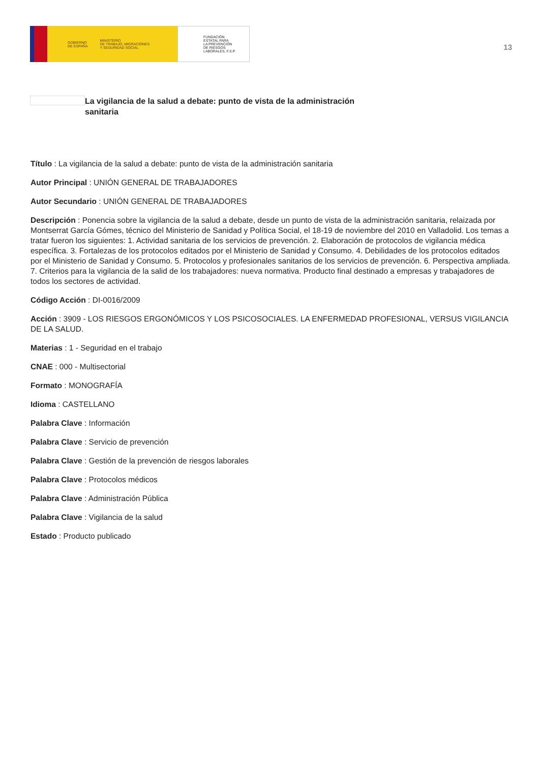GOBIERNO
DE ESPAÑA MINISTERIO
DE TRABAJO, MIGRACIONES
Y SEGURIDAD SOCIAL
FUNDACIÓN
ESTATAL PARA
LA PREVENCIÓN
DE RIESGOS
LABORALES, F.S.P.
13
La vigilancia de la salud a debate: punto de vista de la administración sanitaria
Título : La vigilancia de la salud a debate: punto de vista de la administración sanitaria
Autor Principal : UNIÓN GENERAL DE TRABAJADORES
Autor Secundario : UNIÓN GENERAL DE TRABAJADORES
Descripción : Ponencia sobre la vigilancia de la salud a debate, desde un punto de vista de la administración sanitaria, relaizada por Montserrat García Gómes, técnico del Ministerio de Sanidad y Política Social, el 18-19 de noviembre del 2010 en Valladolid. Los temas a tratar fueron los siguientes: 1. Actividad sanitaria de los servicios de prevención. 2. Elaboración de protocolos de vigilancia médica específica. 3. Fortalezas de los protocolos editados por el Ministerio de Sanidad y Consumo. 4. Debilidades de los protocolos editados por el Ministerio de Sanidad y Consumo. 5. Protocolos y profesionales sanitarios de los servicios de prevención. 6. Perspectiva ampliada. 7. Criterios para la vigilancia de la salid de los trabajadores: nueva normativa. Producto final destinado a empresas y trabajadores de todos los sectores de actividad.
Código Acción : DI-0016/2009
Acción : 3909 - LOS RIESGOS ERGONÓMICOS Y LOS PSICOSOCIALES. LA ENFERMEDAD PROFESIONAL, VERSUS VIGILANCIA DE LA SALUD.
Materias : 1 - Seguridad en el trabajo
CNAE : 000 - Multisectorial
Formato : MONOGRAFÍA
Idioma : CASTELLANO
Palabra Clave : Información
Palabra Clave : Servicio de prevención
Palabra Clave : Gestión de la prevención de riesgos laborales
Palabra Clave : Protocolos médicos
Palabra Clave : Administración Pública
Palabra Clave : Vigilancia de la salud
Estado : Producto publicado